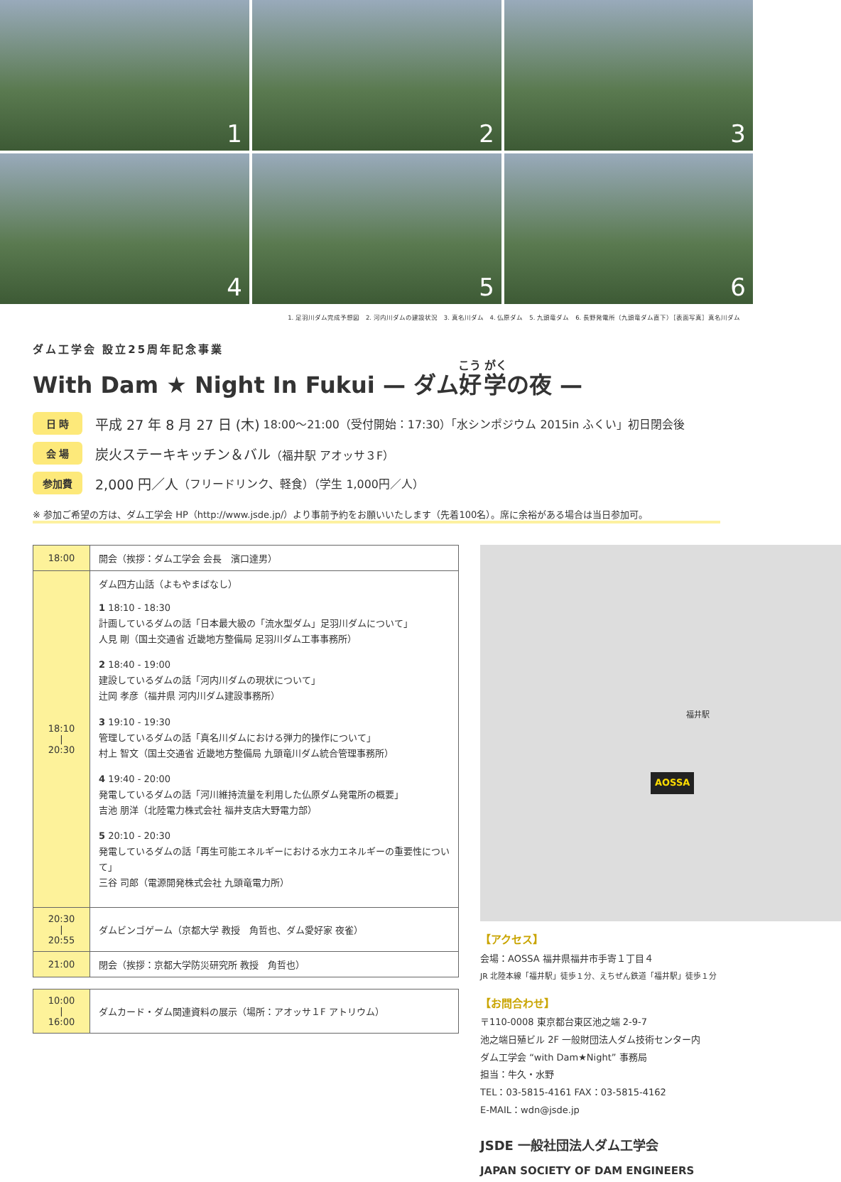1
2
3
4
5
6
1. 足羽川ダム完成予想図　2. 河内川ダムの建設状況　3. 真名川ダム　4. 仏原ダム　5. 九頭竜ダム　6. 長野発電所（九頭竜ダム直下）［表面写真］真名川ダム
ダム工学会 設立25周年記念事業
With Dam ★ Night In Fukui — ダム好学の夜 —
日 時
平成 27 年 8 月 27 日 (木) 18:00～21:00（受付開始：17:30）「水シンポジウム 2015in ふくい」初日閉会後
会 場
炭火ステーキキッチン＆バル （福井駅 アオッサ３F）
参加費
2,000 円／人 （フリードリンク、軽食）（学生 1,000円／人）
※ 参加ご希望の方は、ダム工学会 HP（http://www.jsde.jp/）より事前予約をお願いいたします（先着100名）。席に余裕がある場合は当日参加可。
| 18:00 | 開会（挨拶：ダム工学会 会長 濱口達男） |
| 18:10 / 20:30 | ダム四方山話（よもやまばなし） 1 18:10 - 18:30 計画しているダムの話「日本最大級の「流水型ダム」足羽川ダムについて」 人見 剛（国土交通省 近畿地方整備局 足羽川ダム工事事務所） 2 18:40 - 19:00 建設しているダムの話「河内川ダムの現状について」 辻岡 孝彦（福井県 河内川ダム建設事務所） 3 19:10 - 19:30 管理しているダムの話「真名川ダムにおける弾力的操作について」 村上 智文（国土交通省 近畿地方整備局 九頭竜川ダム統合管理事務所） 4 19:40 - 20:00 発電しているダムの話「河川維持流量を利用した仏原ダム発電所の概要」 吉池 朋洋（北陸電力株式会社 福井支店大野電力部） 5 20:10 - 20:30 発電しているダムの話「再生可能エネルギーにおける水力エネルギーの重要性について」 三谷 司郎（電源開発株式会社 九頭竜電力所） |
| 20:30 / 20:55 | ダムビンゴゲーム（京都大学 教授 角哲也、ダム愛好家 夜雀） |
| 21:00 | 閉会（挨拶：京都大学防災研究所 教授 角哲也） |
| 10:00 / 16:00 | ダムカード・ダム関連資料の展示（場所：アオッサ１F アトリウム） |
AOSSA
福井駅
【アクセス】
会場：AOSSA 福井県福井市手寄１丁目４
JR 北陸本線「福井駅」徒歩１分、えちぜん鉄道「福井駅」徒歩１分
【お問合わせ】
〒110-0008 東京都台東区池之端 2-9-7
池之端日殖ビル 2F 一般財団法人ダム技術センター内
ダム工学会 “with Dam★Night” 事務局
担当：牛久・水野
TEL：03-5815-4161 FAX：03-5815-4162
E-MAIL：wdn@jsde.jp
JSDE 一般社団法人ダム工学会
JAPAN SOCIETY OF DAM ENGINEERS